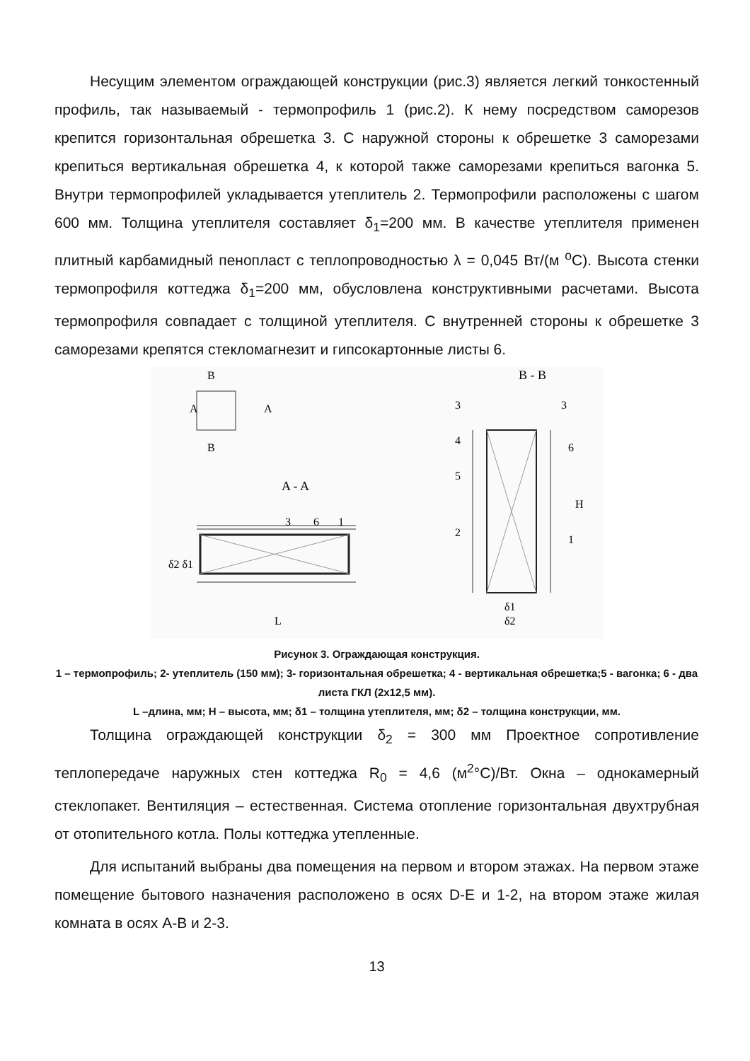Несущим элементом ограждающей конструкции (рис.3) является легкий тонкостенный профиль, так называемый - термопрофиль 1 (рис.2). К нему посредством саморезов крепится горизонтальная обрешетка 3. С наружной стороны к обрешетке 3 саморезами крепиться вертикальная обрешетка 4, к которой также саморезами крепиться вагонка 5. Внутри термопрофилей укладывается утеплитель 2. Термопрофили расположены с шагом 600 мм. Толщина утеплителя составляет δ<sub>1</sub>=200 мм. В качестве утеплителя применен плитный карбамидный пенопласт с теплопроводностью λ = 0,045 Вт/(м <sup>o</sup>С). Высота стенки термопрофиля коттеджа δ<sub>1</sub>=200 мм, обусловлена конструктивными расчетами. Высота термопрофиля совпадает с толщиной утеплителя. С внутренней стороны к обрешетке 3 саморезами крепятся стекломагнезит и гипсокартонные листы 6.
A
A
B
B
A - A
B - B
δ2 δ1
L
1
6
3
3
3
4
6
5
2
1
H
δ1
δ2
Рисунок 3. Ограждающая конструкция.
1 – термопрофиль; 2- утеплитель (150 мм); 3- горизонтальная обрешетка; 4 - вертикальная обрешетка;5 - вагонка; 6 - два листа ГКЛ (2х12,5 мм).
L –длина, мм; H – высота, мм; δ1 – толщина утеплителя, мм; δ2 – толщина конструкции, мм.
Толщина ограждающей конструкции δ<sub>2</sub> = 300 мм Проектное сопротивление теплопередаче наружных стен коттеджа R<sub>0</sub> = 4,6 (м<sup>2</sup>°С)/Вт. Окна – однокамерный стеклопакет. Вентиляция – естественная. Система отопление горизонтальная двухтрубная от отопительного котла. Полы коттеджа утепленные.
Для испытаний выбраны два помещения на первом и втором этажах. На первом этаже помещение бытового назначения расположено в осях D-E и 1-2, на втором этаже жилая комната в осях А-В и 2-3.
13